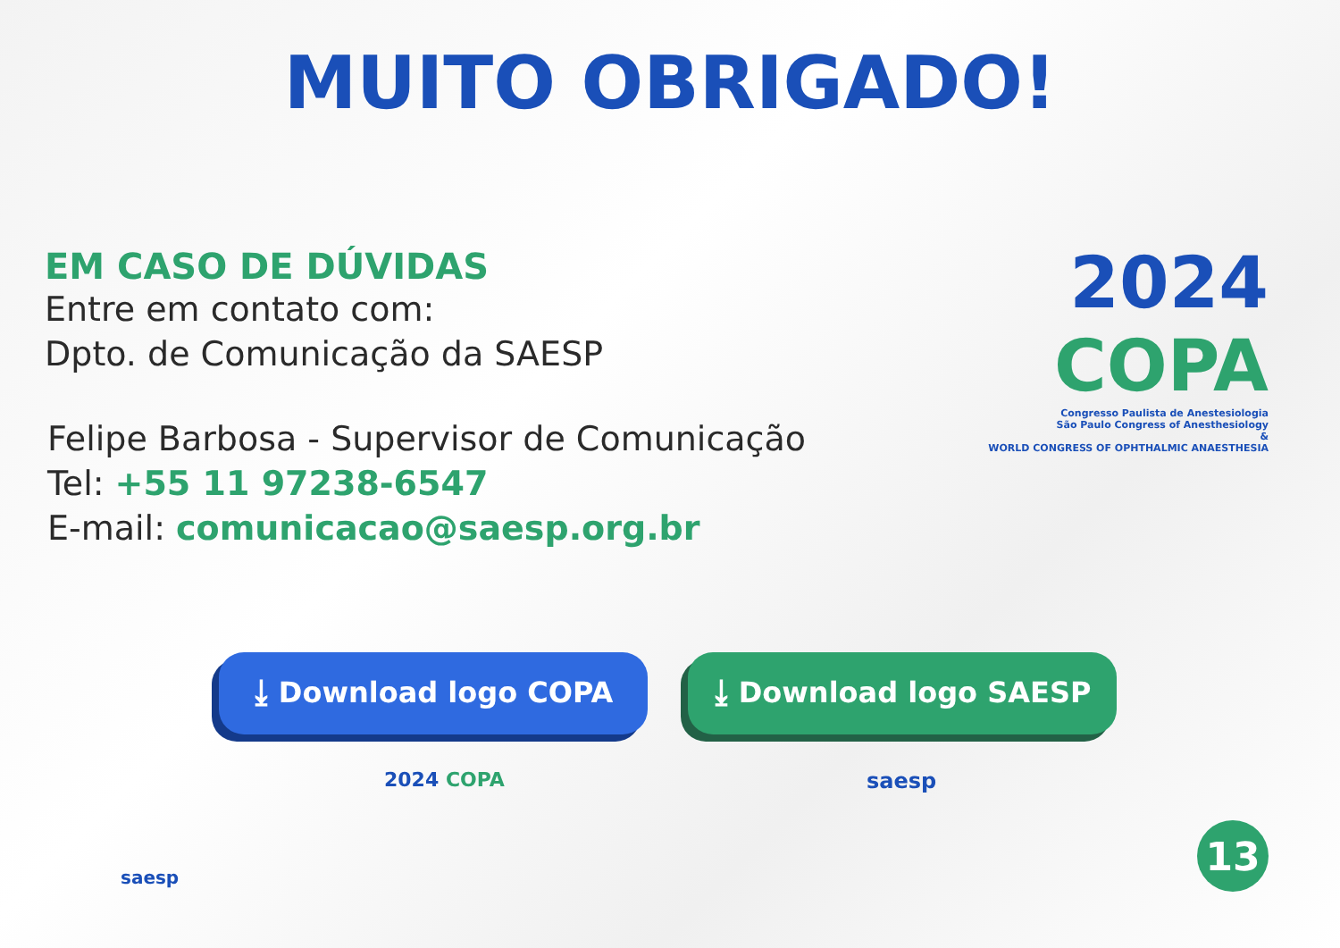MUITO OBRIGADO!
EM CASO DE DÚVIDAS
Entre em contato com:
Dpto. de Comunicação da SAESP
Felipe Barbosa - Supervisor de Comunicação
Tel: +55 11 97238-6547
E-mail: comunicacao@saesp.org.br
2024 COPA
Congresso Paulista de Anestesiologia
São Paulo Congress of Anesthesiology
&
WORLD CONGRESS OF OPHTHALMIC ANAESTHESIA
⤓ Download logo COPA ⤓ Download logo SAESP
2024 COPA saesp
saesp
13